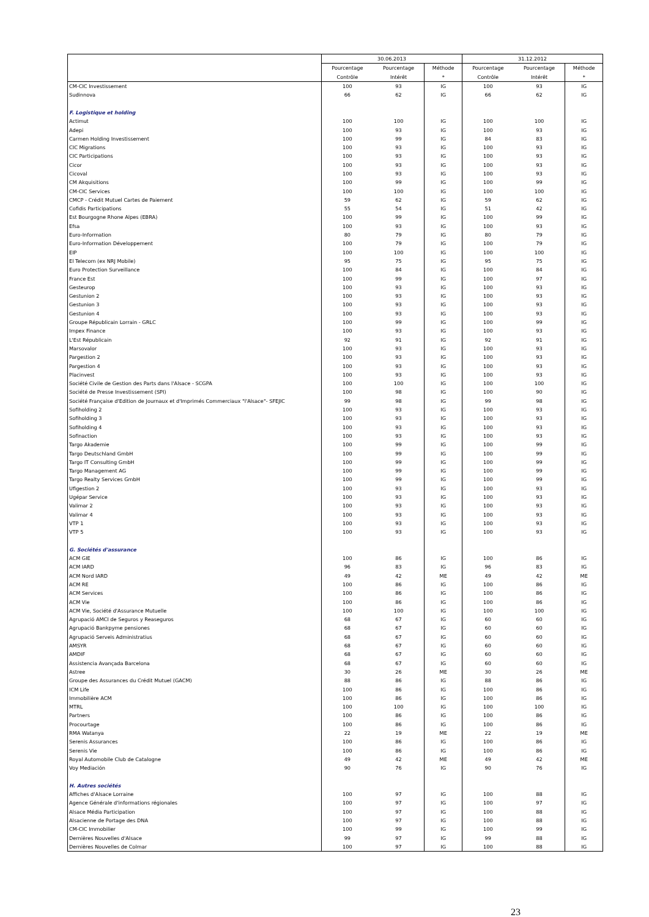| | 30.06.2013 | | | 31.12.2012 | | |
| --- | --- | --- | --- | --- | --- | --- |
| | Pourcentage | Pourcentage | Méthode | Pourcentage | Pourcentage | Méthode |
| | Contrôle | Intérêt | * | Contrôle | Intérêt | * |
| CM-CIC Investissement | 100 | 93 | IG | 100 | 93 | IG |
| Sudinnova | 66 | 62 | IG | 66 | 62 | IG |
| F. Logistique et holding | | | | | | |
| Actimut | 100 | 100 | IG | 100 | 100 | IG |
| Adepi | 100 | 93 | IG | 100 | 93 | IG |
| Carmen Holding Investissement | 100 | 99 | IG | 84 | 83 | IG |
| CIC Migrations | 100 | 93 | IG | 100 | 93 | IG |
| CIC Participations | 100 | 93 | IG | 100 | 93 | IG |
| Cicor | 100 | 93 | IG | 100 | 93 | IG |
| Cicoval | 100 | 93 | IG | 100 | 93 | IG |
| CM Akquisitions | 100 | 99 | IG | 100 | 99 | IG |
| CM-CIC Services | 100 | 100 | IG | 100 | 100 | IG |
| CMCP - Crédit Mutuel Cartes de Paiement | 59 | 62 | IG | 59 | 62 | IG |
| Cofidis Participations | 55 | 54 | IG | 51 | 42 | IG |
| Est Bourgogne Rhone Alpes (EBRA) | 100 | 99 | IG | 100 | 99 | IG |
| Efsa | 100 | 93 | IG | 100 | 93 | IG |
| Euro-Information | 80 | 79 | IG | 80 | 79 | IG |
| Euro-Information Développement | 100 | 79 | IG | 100 | 79 | IG |
| EIP | 100 | 100 | IG | 100 | 100 | IG |
| El Telecom (ex NRJ Mobile) | 95 | 75 | IG | 95 | 75 | IG |
| Euro Protection Surveillance | 100 | 84 | IG | 100 | 84 | IG |
| France Est | 100 | 99 | IG | 100 | 97 | IG |
| Gesteurop | 100 | 93 | IG | 100 | 93 | IG |
| Gestunion 2 | 100 | 93 | IG | 100 | 93 | IG |
| Gestunion 3 | 100 | 93 | IG | 100 | 93 | IG |
| Gestunion 4 | 100 | 93 | IG | 100 | 93 | IG |
| Groupe Républicain Lorrain - GRLC | 100 | 99 | IG | 100 | 99 | IG |
| Impex Finance | 100 | 93 | IG | 100 | 93 | IG |
| L'Est Républicain | 92 | 91 | IG | 92 | 91 | IG |
| Marsovalor | 100 | 93 | IG | 100 | 93 | IG |
| Pargestion 2 | 100 | 93 | IG | 100 | 93 | IG |
| Pargestion 4 | 100 | 93 | IG | 100 | 93 | IG |
| Placinvest | 100 | 93 | IG | 100 | 93 | IG |
| Société Civile de Gestion des Parts dans l'Alsace - SCGPA | 100 | 100 | IG | 100 | 100 | IG |
| Société de Presse Investissement (SPI) | 100 | 98 | IG | 100 | 90 | IG |
| Société Française d'Edition de Journaux et d'Imprimés Commerciaux "l'Alsace"- SFEJIC | 99 | 98 | IG | 99 | 98 | IG |
| Sofiholding 2 | 100 | 93 | IG | 100 | 93 | IG |
| Sofiholding 3 | 100 | 93 | IG | 100 | 93 | IG |
| Sofiholding 4 | 100 | 93 | IG | 100 | 93 | IG |
| Sofinaction | 100 | 93 | IG | 100 | 93 | IG |
| Targo Akademie | 100 | 99 | IG | 100 | 99 | IG |
| Targo Deutschland GmbH | 100 | 99 | IG | 100 | 99 | IG |
| Targo IT Consulting GmbH | 100 | 99 | IG | 100 | 99 | IG |
| Targo Management AG | 100 | 99 | IG | 100 | 99 | IG |
| Targo Realty Services GmbH | 100 | 99 | IG | 100 | 99 | IG |
| Ufigestion 2 | 100 | 93 | IG | 100 | 93 | IG |
| Ugépar Service | 100 | 93 | IG | 100 | 93 | IG |
| Valimar 2 | 100 | 93 | IG | 100 | 93 | IG |
| Valimar 4 | 100 | 93 | IG | 100 | 93 | IG |
| VTP 1 | 100 | 93 | IG | 100 | 93 | IG |
| VTP 5 | 100 | 93 | IG | 100 | 93 | IG |
| G. Sociétés d'assurance | | | | | | |
| ACM GIE | 100 | 86 | IG | 100 | 86 | IG |
| ACM IARD | 96 | 83 | IG | 96 | 83 | IG |
| ACM Nord IARD | 49 | 42 | ME | 49 | 42 | ME |
| ACM RE | 100 | 86 | IG | 100 | 86 | IG |
| ACM Services | 100 | 86 | IG | 100 | 86 | IG |
| ACM Vie | 100 | 86 | IG | 100 | 86 | IG |
| ACM Vie, Société d'Assurance Mutuelle | 100 | 100 | IG | 100 | 100 | IG |
| Agrupació AMCI de Seguros y Reaseguros | 68 | 67 | IG | 60 | 60 | IG |
| Agrupació Bankpyme pensiones | 68 | 67 | IG | 60 | 60 | IG |
| Agrupació Serveis Administratius | 68 | 67 | IG | 60 | 60 | IG |
| AMSYR | 68 | 67 | IG | 60 | 60 | IG |
| AMDIF | 68 | 67 | IG | 60 | 60 | IG |
| Assistencia Avançada Barcelona | 68 | 67 | IG | 60 | 60 | IG |
| Astree | 30 | 26 | ME | 30 | 26 | ME |
| Groupe des Assurances du Crédit Mutuel (GACM) | 88 | 86 | IG | 88 | 86 | IG |
| ICM Life | 100 | 86 | IG | 100 | 86 | IG |
| Immobilière ACM | 100 | 86 | IG | 100 | 86 | IG |
| MTRL | 100 | 100 | IG | 100 | 100 | IG |
| Partners | 100 | 86 | IG | 100 | 86 | IG |
| Procourtage | 100 | 86 | IG | 100 | 86 | IG |
| RMA Watanya | 22 | 19 | ME | 22 | 19 | ME |
| Serenis Assurances | 100 | 86 | IG | 100 | 86 | IG |
| Serenis Vie | 100 | 86 | IG | 100 | 86 | IG |
| Royal Automobile Club de Catalogne | 49 | 42 | ME | 49 | 42 | ME |
| Voy Mediación | 90 | 76 | IG | 90 | 76 | IG |
| H. Autres sociétés | | | | | | |
| Affiches d'Alsace Lorraine | 100 | 97 | IG | 100 | 88 | IG |
| Agence Générale d'informations régionales | 100 | 97 | IG | 100 | 97 | IG |
| Alsace Média Participation | 100 | 97 | IG | 100 | 88 | IG |
| Alsacienne de Portage des DNA | 100 | 97 | IG | 100 | 88 | IG |
| CM-CIC Immobilier | 100 | 99 | IG | 100 | 99 | IG |
| Dernières Nouvelles d'Alsace | 99 | 97 | IG | 99 | 88 | IG |
| Dernières Nouvelles de Colmar | 100 | 97 | IG | 100 | 88 | IG |
23